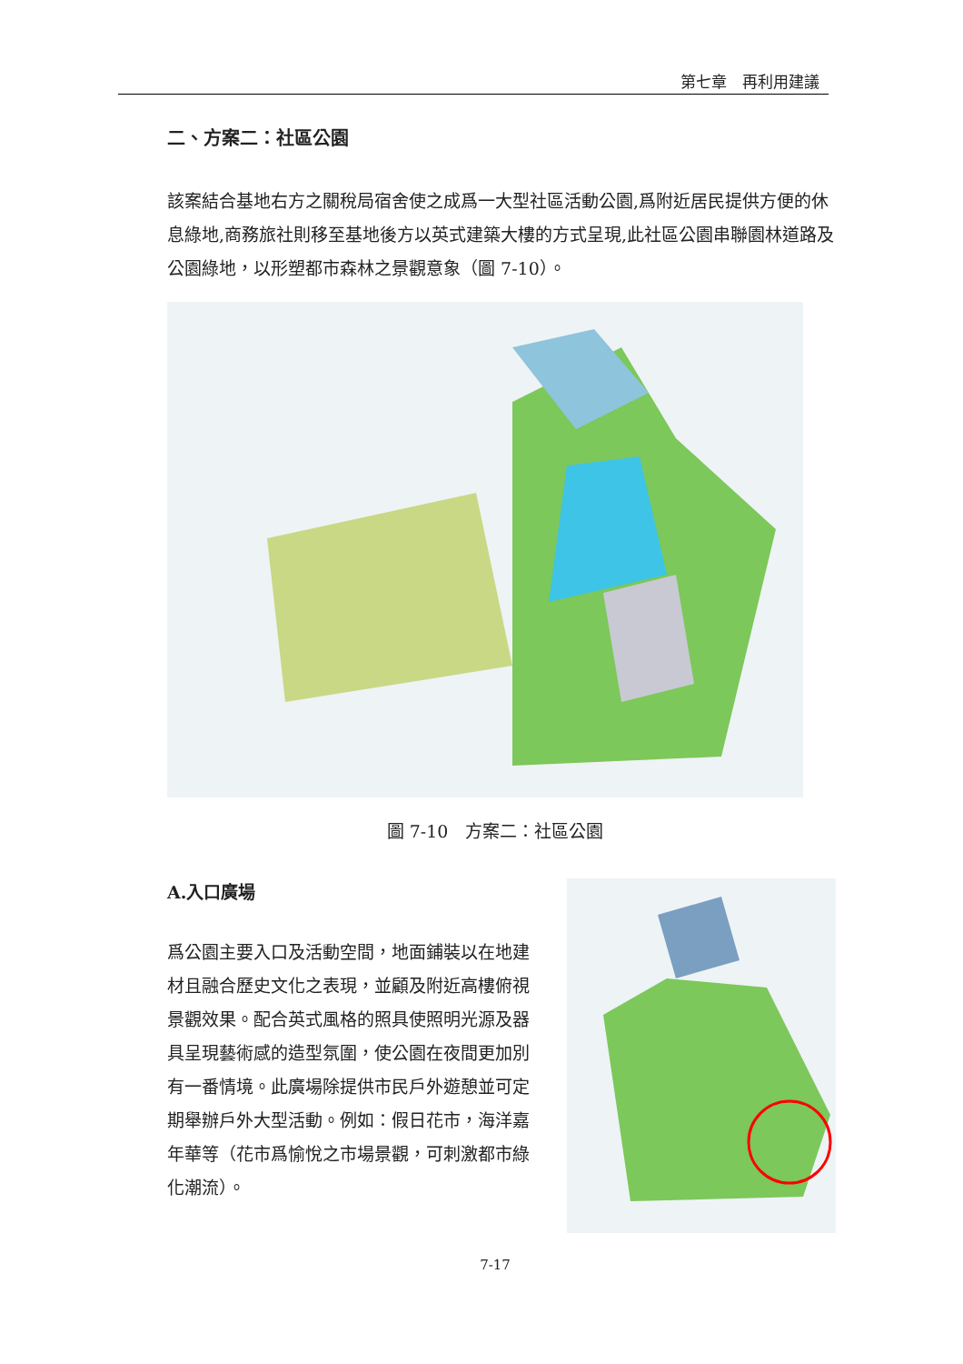第七章　再利用建議
二、方案二：社區公園
該案結合基地右方之關稅局宿舍使之成爲一大型社區活動公園,爲附近居民提供方便的休息綠地,商務旅社則移至基地後方以英式建築大樓的方式呈現,此社區公園串聯園林道路及公園綠地，以形塑都市森林之景觀意象（圖 7-10）。
圖 7-10　方案二：社區公園
A.入口廣場
爲公園主要入口及活動空間，地面鋪裝以在地建材且融合歷史文化之表現，並顧及附近高樓俯視景觀效果。配合英式風格的照具使照明光源及器具呈現藝術感的造型氛圍，使公園在夜間更加別有一番情境。此廣場除提供市民戶外遊憩並可定期舉辦戶外大型活動。例如：假日花市，海洋嘉年華等（花市爲愉悅之市場景觀，可刺激都市綠化潮流）。
7-17